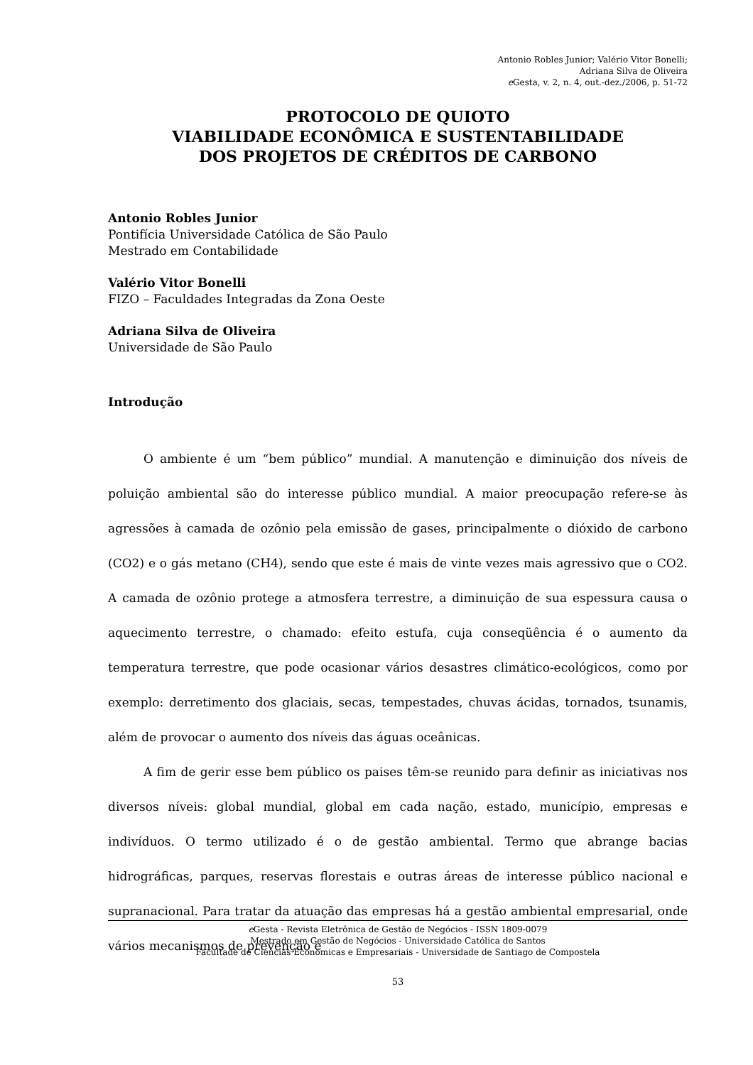Antonio Robles Junior; Valério Vitor Bonelli;
Adriana Silva de Oliveira
e Gesta, v. 2, n. 4, out.-dez./2006, p. 51-72
PROTOCOLO DE QUIOTO
VIABILIDADE ECONÔMICA E SUSTENTABILIDADE
DOS PROJETOS DE CRÉDITOS DE CARBONO
Antonio Robles Junior
Pontifícia Universidade Católica de São Paulo
Mestrado em Contabilidade
Valério Vitor Bonelli
FIZO – Faculdades Integradas da Zona Oeste
Adriana Silva de Oliveira
Universidade de São Paulo
Introdução
O ambiente é um “bem público” mundial. A manutenção e diminuição dos níveis de poluição ambiental são do interesse público mundial. A maior preocupação refere-se às agressões à camada de ozônio pela emissão de gases, principalmente o dióxido de carbono (CO2) e o gás metano (CH4), sendo que este é mais de vinte vezes mais agressivo que o CO2. A camada de ozônio protege a atmosfera terrestre, a diminuição de sua espessura causa o aquecimento terrestre, o chamado: efeito estufa, cuja conseqüência é o aumento da temperatura terrestre, que pode ocasionar vários desastres climático-ecológicos, como por exemplo: derretimento dos glaciais, secas, tempestades, chuvas ácidas, tornados, tsunamis, além de provocar o aumento dos níveis das águas oceânicas.
A fim de gerir esse bem público os paises têm-se reunido para definir as iniciativas nos diversos níveis: global mundial, global em cada nação, estado, município, empresas e indivíduos. O termo utilizado é o de gestão ambiental. Termo que abrange bacias hidrográficas, parques, reservas florestais e outras áreas de interesse público nacional e supranacional. Para tratar da atuação das empresas há a gestão ambiental empresarial, onde vários mecanismos de prevenção e
e Gesta - Revista Eletrônica de Gestão de Negócios - ISSN 1809-0079
Mestrado em Gestão de Negócios - Universidade Católica de Santos
Facultade de Ciencias Económicas e Empresariais - Universidade de Santiago de Compostela
53